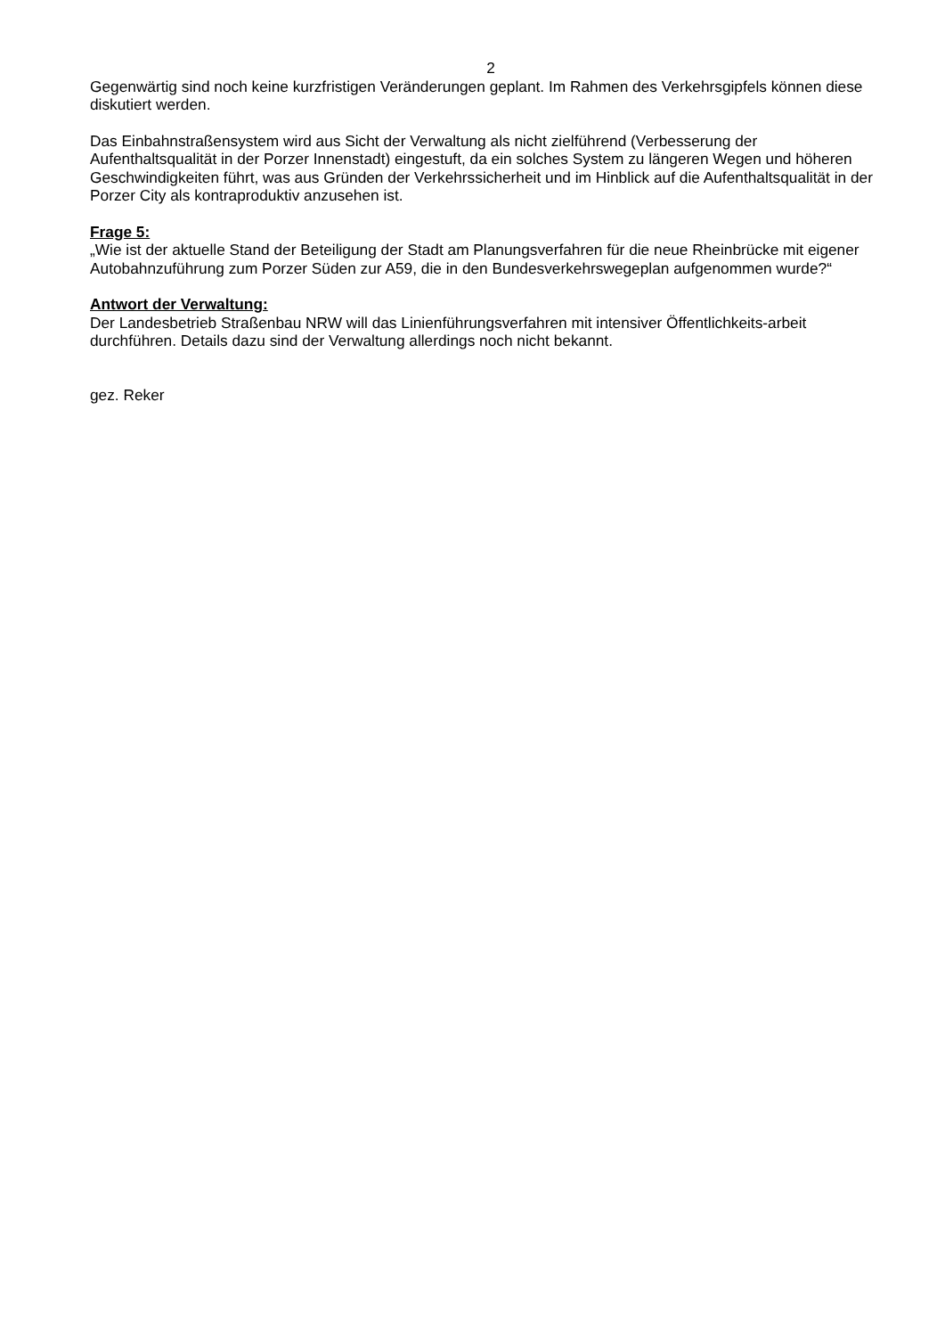2
Gegenwärtig sind noch keine kurzfristigen Veränderungen geplant. Im Rahmen des Verkehrsgipfels können diese diskutiert werden.
Das Einbahnstraßensystem wird aus Sicht der Verwaltung als nicht zielführend (Verbesserung der Aufenthaltsqualität in der Porzer Innenstadt) eingestuft, da ein solches System zu längeren Wegen und höheren Geschwindigkeiten führt, was aus Gründen der Verkehrssicherheit und im Hinblick auf die Aufenthaltsqualität in der Porzer City als kontraproduktiv anzusehen ist.
Frage 5:
„Wie ist der aktuelle Stand der Beteiligung der Stadt am Planungsverfahren für die neue Rheinbrücke mit eigener Autobahnzuführung zum Porzer Süden zur A59, die in den Bundesverkehrswegeplan aufgenommen wurde?“
Antwort der Verwaltung:
Der Landesbetrieb Straßenbau NRW will das Linienführungsverfahren mit intensiver Öffentlichkeits-arbeit durchführen. Details dazu sind der Verwaltung allerdings noch nicht bekannt.
gez. Reker